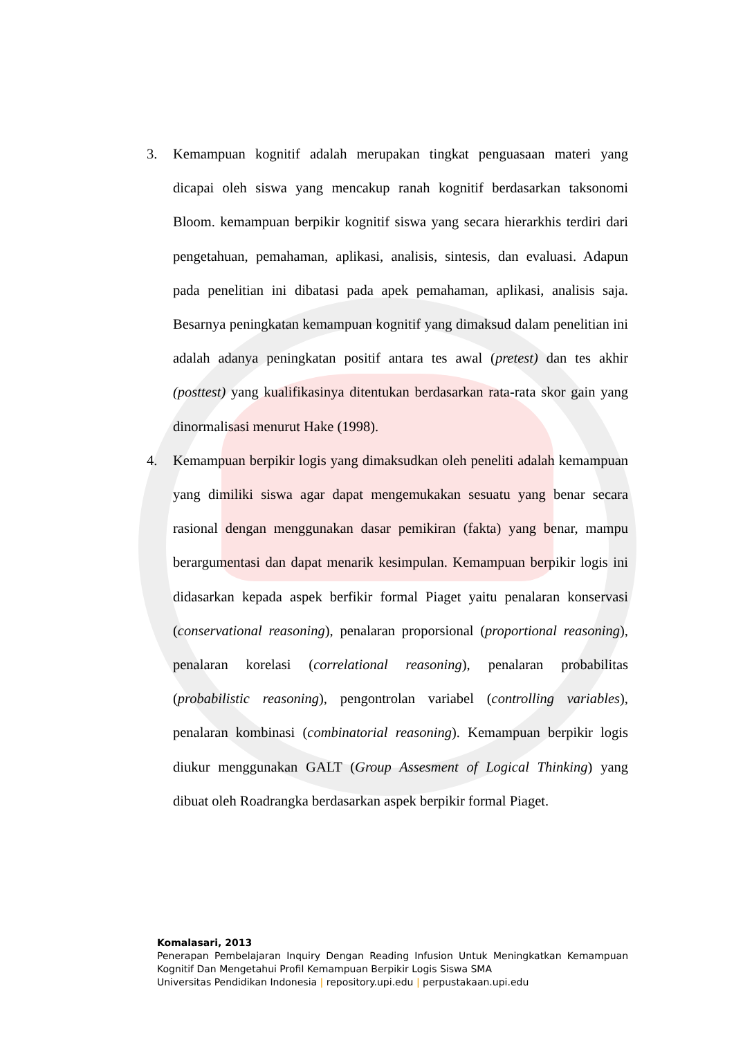3. Kemampuan kognitif adalah merupakan tingkat penguasaan materi yang dicapai oleh siswa yang mencakup ranah kognitif berdasarkan taksonomi Bloom. kemampuan berpikir kognitif siswa yang secara hierarkhis terdiri dari pengetahuan, pemahaman, aplikasi, analisis, sintesis, dan evaluasi. Adapun pada penelitian ini dibatasi pada apek pemahaman, aplikasi, analisis saja. Besarnya peningkatan kemampuan kognitif yang dimaksud dalam penelitian ini adalah adanya peningkatan positif antara tes awal (pretest) dan tes akhir (posttest) yang kualifikasinya ditentukan berdasarkan rata-rata skor gain yang dinormalisasi menurut Hake (1998).
4. Kemampuan berpikir logis yang dimaksudkan oleh peneliti adalah kemampuan yang dimiliki siswa agar dapat mengemukakan sesuatu yang benar secara rasional dengan menggunakan dasar pemikiran (fakta) yang benar, mampu berargumentasi dan dapat menarik kesimpulan. Kemampuan berpikir logis ini didasarkan kepada aspek berfikir formal Piaget yaitu penalaran konservasi (conservational reasoning), penalaran proporsional (proportional reasoning), penalaran korelasi (correlational reasoning), penalaran probabilitas (probabilistic reasoning), pengontrolan variabel (controlling variables), penalaran kombinasi (combinatorial reasoning). Kemampuan berpikir logis diukur menggunakan GALT (Group Assesment of Logical Thinking) yang dibuat oleh Roadrangka berdasarkan aspek berpikir formal Piaget.
Komalasari, 2013
Penerapan Pembelajaran Inquiry Dengan Reading Infusion Untuk Meningkatkan Kemampuan Kognitif Dan Mengetahui Profil Kemampuan Berpikir Logis Siswa SMA
Universitas Pendidikan Indonesia | repository.upi.edu | perpustakaan.upi.edu